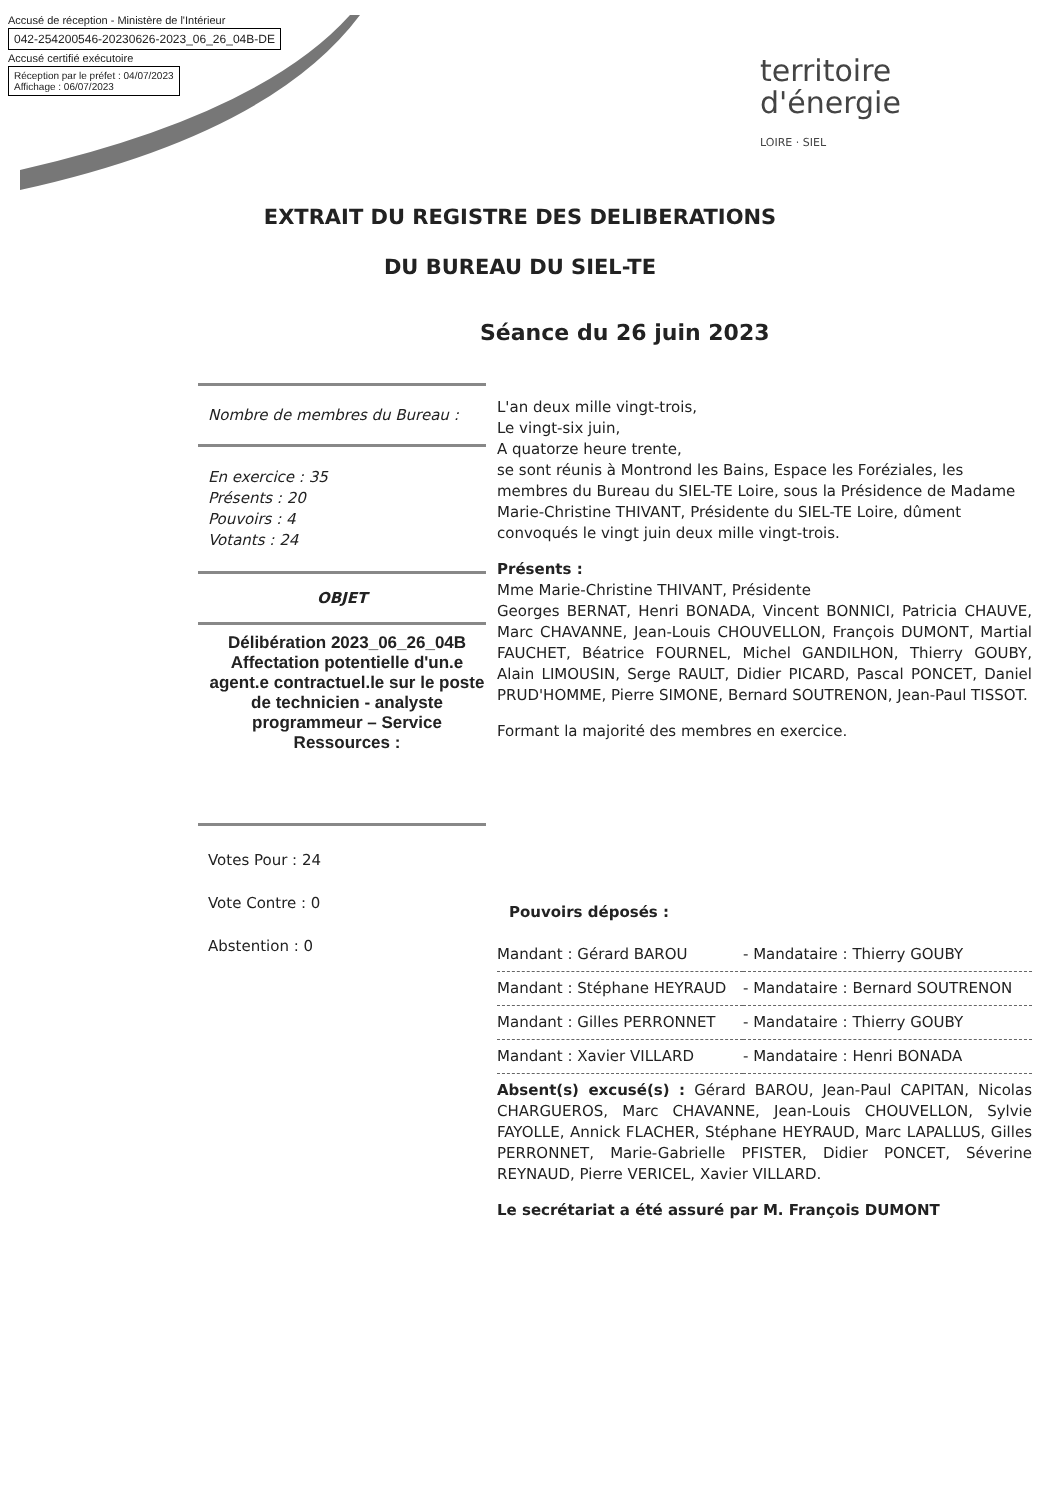Accusé de réception - Ministère de l'Intérieur
042-254200546-20230626-2023_06_26_04B-DE
Accusé certifié exécutoire
Réception par le préfet : 04/07/2023
Affichage : 06/07/2023
territoire
d'énergie
LOIRE · SIEL
EXTRAIT DU REGISTRE DES DELIBERATIONS
DU BUREAU DU SIEL-TE
Séance du 26 juin 2023
Nombre de membres du Bureau :
En exercice : 35
Présents : 20
Pouvoirs : 4
Votants : 24
OBJET
Délibération 2023_06_26_04B Affectation potentielle d'un.e agent.e contractuel.le sur le poste de technicien - analyste programmeur – Service Ressources :
Votes Pour : 24
Vote Contre : 0
Abstention : 0
L'an deux mille vingt-trois,
Le vingt-six juin,
A quatorze heure trente,
se sont réunis à Montrond les Bains, Espace les Foréziales, les membres du Bureau du SIEL-TE Loire, sous la Présidence de Madame Marie-Christine THIVANT, Présidente du SIEL-TE Loire, dûment convoqués le vingt juin deux mille vingt-trois.
Présents :
Mme Marie-Christine THIVANT, Présidente
Georges BERNAT, Henri BONADA, Vincent BONNICI, Patricia CHAUVE, Marc CHAVANNE, Jean-Louis CHOUVELLON, François DUMONT, Martial FAUCHET, Béatrice FOURNEL, Michel GANDILHON, Thierry GOUBY, Alain LIMOUSIN, Serge RAULT, Didier PICARD, Pascal PONCET, Daniel PRUD'HOMME, Pierre SIMONE, Bernard SOUTRENON, Jean-Paul TISSOT.
Formant la majorité des membres en exercice.
Pouvoirs déposés :
| Mandant : Gérard BAROU | - Mandataire : Thierry GOUBY |
| Mandant : Stéphane HEYRAUD | - Mandataire : Bernard SOUTRENON |
| Mandant : Gilles PERRONNET | - Mandataire : Thierry GOUBY |
| Mandant : Xavier VILLARD | - Mandataire : Henri BONADA |
Absent(s) excusé(s) : Gérard BAROU, Jean-Paul CAPITAN, Nicolas CHARGUEROS, Marc CHAVANNE, Jean-Louis CHOUVELLON, Sylvie FAYOLLE, Annick FLACHER, Stéphane HEYRAUD, Marc LAPALLUS, Gilles PERRONNET, Marie-Gabrielle PFISTER, Didier PONCET, Séverine REYNAUD, Pierre VERICEL, Xavier VILLARD.
Le secrétariat a été assuré par M. François DUMONT